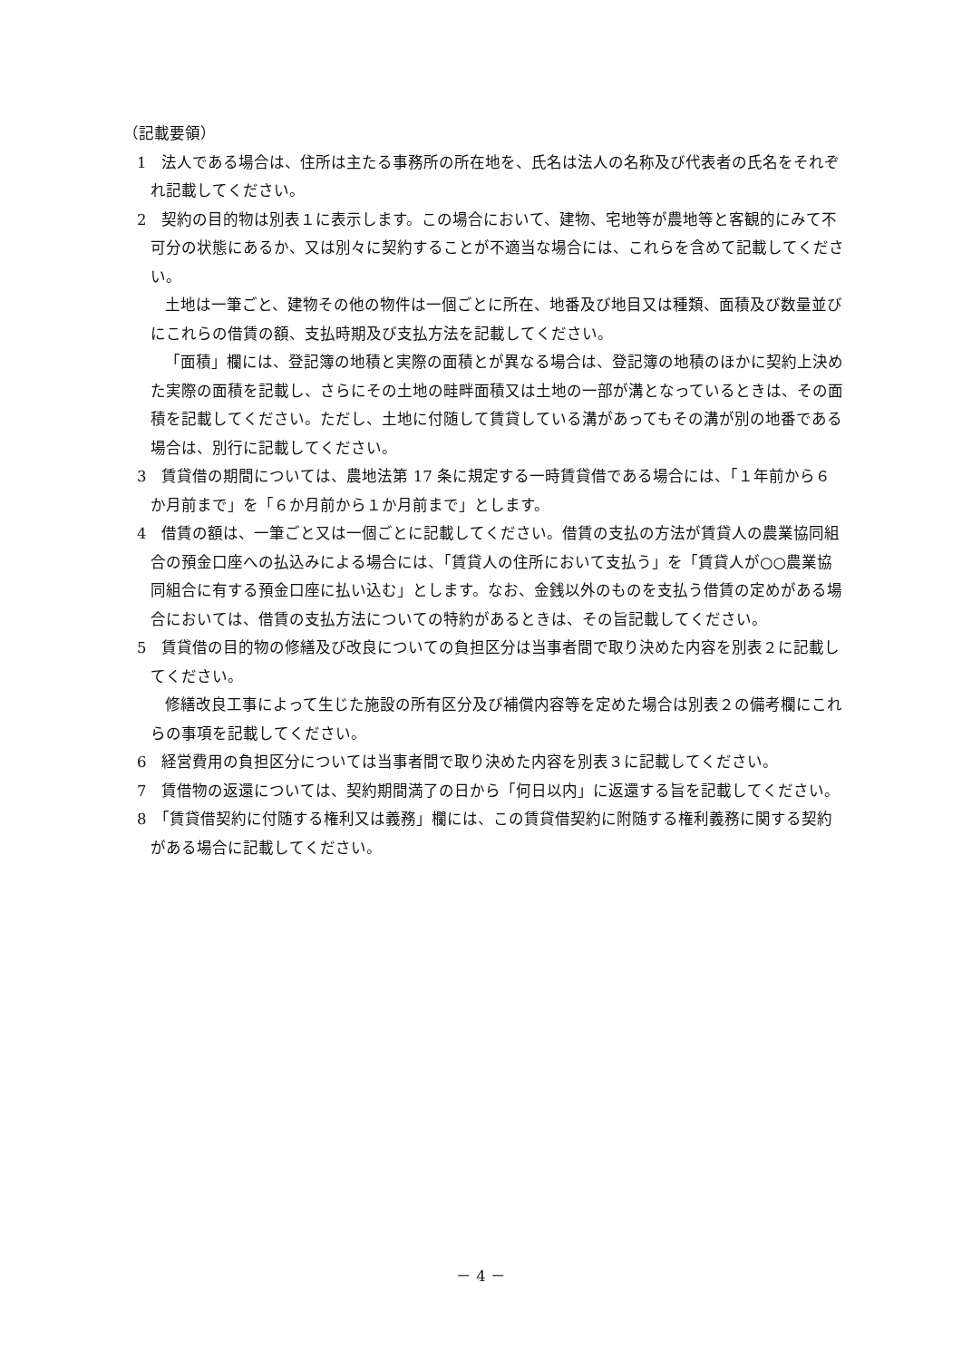（記載要領）
1　法人である場合は、住所は主たる事務所の所在地を、氏名は法人の名称及び代表者の氏名をそれぞれ記載してください。
2　契約の目的物は別表１に表示します。この場合において、建物、宅地等が農地等と客観的にみて不可分の状態にあるか、又は別々に契約することが不適当な場合には、これらを含めて記載してください。
土地は一筆ごと、建物その他の物件は一個ごとに所在、地番及び地目又は種類、面積及び数量並びにこれらの借賃の額、支払時期及び支払方法を記載してください。
「面積」欄には、登記簿の地積と実際の面積とが異なる場合は、登記簿の地積のほかに契約上決めた実際の面積を記載し、さらにその土地の畦畔面積又は土地の一部が溝となっているときは、その面積を記載してください。ただし、土地に付随して賃貸している溝があってもその溝が別の地番である場合は、別行に記載してください。
3　賃貸借の期間については、農地法第 17 条に規定する一時賃貸借である場合には、「１年前から６か月前まで」を「６か月前から１か月前まで」とします。
4　借賃の額は、一筆ごと又は一個ごとに記載してください。借賃の支払の方法が賃貸人の農業協同組合の預金口座への払込みによる場合には、「賃貸人の住所において支払う」を「賃貸人が○○農業協同組合に有する預金口座に払い込む」とします。なお、金銭以外のものを支払う借賃の定めがある場合においては、借賃の支払方法についての特約があるときは、その旨記載してください。
5　賃貸借の目的物の修繕及び改良についての負担区分は当事者間で取り決めた内容を別表２に記載してください。
修繕改良工事によって生じた施設の所有区分及び補償内容等を定めた場合は別表２の備考欄にこれらの事項を記載してください。
6　経営費用の負担区分については当事者間で取り決めた内容を別表３に記載してください。
7　賃借物の返還については、契約期間満了の日から「何日以内」に返還する旨を記載してください。
8　「賃貸借契約に付随する権利又は義務」欄には、この賃貸借契約に附随する権利義務に関する契約がある場合に記載してください。
－ 4 －